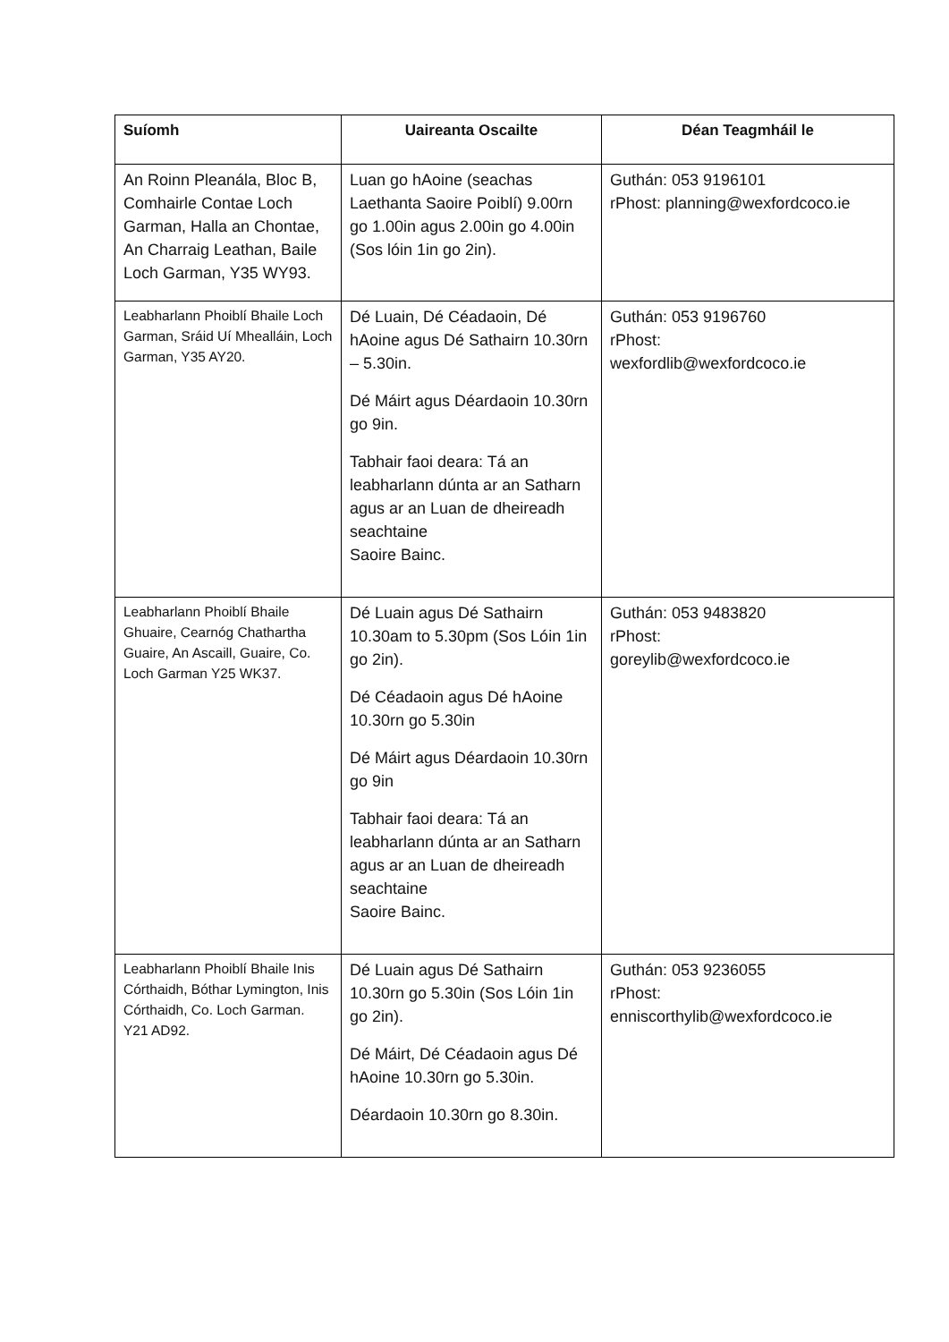| Suíomh | Uaireanta Oscailte | Déan Teagmháil le |
| --- | --- | --- |
| An Roinn Pleanála, Bloc B, Comhairle Contae Loch Garman, Halla an Chontae, An Charraig Leathan, Baile Loch Garman, Y35 WY93. | Luan go hAoine (seachas Laethanta Saoire Poiblí) 9.00rn go 1.00in agus 2.00in go 4.00in (Sos lóin 1in go 2in). | Guthán: 053 9196101 rPhost: planning@wexfordcoco.ie |
| Leabharlann Phoiblí Bhaile Loch Garman, Sráid Uí Mhealláin, Loch Garman, Y35 AY20. | Dé Luain, Dé Céadaoin, Dé hAoine agus Dé Sathairn 10.30rn – 5.30in. Dé Máirt agus Déardaoin 10.30rn go 9in. Tabhair faoi deara: Tá an leabharlann dúnta ar an Satharn agus ar an Luan de dheireadh seachtaine Saoire Bainc. | Guthán: 053 9196760 rPhost: wexfordlib@wexfordcoco.ie |
| Leabharlann Phoiblí Bhaile Ghuaire, Cearnóg Chathartha Guaire, An Ascaill, Guaire, Co. Loch Garman Y25 WK37. | Dé Luain agus Dé Sathairn 10.30am to 5.30pm (Sos Lóin 1in go 2in). Dé Céadaoin agus Dé hAoine 10.30rn go 5.30in Dé Máirt agus Déardaoin 10.30rn go 9in Tabhair faoi deara: Tá an leabharlann dúnta ar an Satharn agus ar an Luan de dheireadh seachtaine Saoire Bainc. | Guthán: 053 9483820 rPhost: goreylib@wexfordcoco.ie |
| Leabharlann Phoiblí Bhaile Inis Córthaidh, Bóthar Lymington, Inis Córthaidh, Co. Loch Garman. Y21 AD92. | Dé Luain agus Dé Sathairn 10.30rn go 5.30in (Sos Lóin 1in go 2in). Dé Máirt, Dé Céadaoin agus Dé hAoine 10.30rn go 5.30in. Déardaoin 10.30rn go 8.30in. | Guthán: 053 9236055 rPhost: enniscorthylib@wexfordcoco.ie |